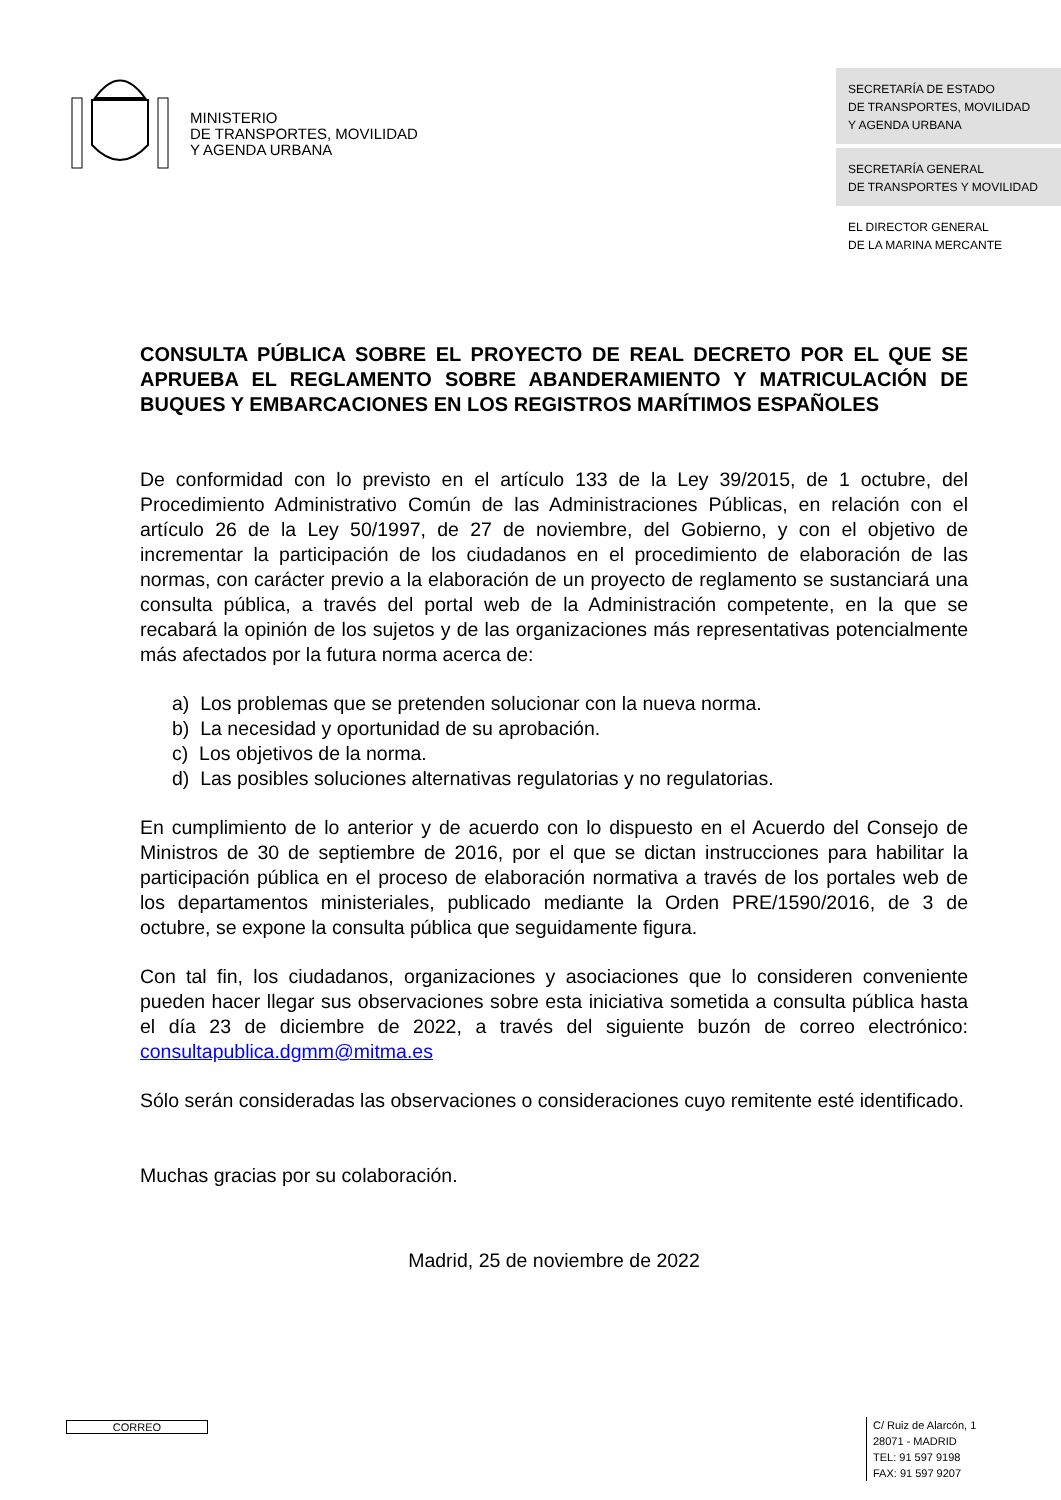MINISTERIO
DE TRANSPORTES, MOVILIDAD
Y AGENDA URBANA
SECRETARÍA DE ESTADO
DE TRANSPORTES, MOVILIDAD
Y AGENDA URBANA
SECRETARÍA GENERAL
DE TRANSPORTES Y MOVILIDAD
EL DIRECTOR GENERAL
DE LA MARINA MERCANTE
CONSULTA PÚBLICA SOBRE EL PROYECTO DE REAL DECRETO POR EL QUE SE APRUEBA EL REGLAMENTO SOBRE ABANDERAMIENTO Y MATRICULACIÓN DE BUQUES Y EMBARCACIONES EN LOS REGISTROS MARÍTIMOS ESPAÑOLES
De conformidad con lo previsto en el artículo 133 de la Ley 39/2015, de 1 octubre, del Procedimiento Administrativo Común de las Administraciones Públicas, en relación con el artículo 26 de la Ley 50/1997, de 27 de noviembre, del Gobierno, y con el objetivo de incrementar la participación de los ciudadanos en el procedimiento de elaboración de las normas, con carácter previo a la elaboración de un proyecto de reglamento se sustanciará una consulta pública, a través del portal web de la Administración competente, en la que se recabará la opinión de los sujetos y de las organizaciones más representativas potencialmente más afectados por la futura norma acerca de:
a) Los problemas que se pretenden solucionar con la nueva norma.
b) La necesidad y oportunidad de su aprobación.
c) Los objetivos de la norma.
d) Las posibles soluciones alternativas regulatorias y no regulatorias.
En cumplimiento de lo anterior y de acuerdo con lo dispuesto en el Acuerdo del Consejo de Ministros de 30 de septiembre de 2016, por el que se dictan instrucciones para habilitar la participación pública en el proceso de elaboración normativa a través de los portales web de los departamentos ministeriales, publicado mediante la Orden PRE/1590/2016, de 3 de octubre, se expone la consulta pública que seguidamente figura.
Con tal fin, los ciudadanos, organizaciones y asociaciones que lo consideren conveniente pueden hacer llegar sus observaciones sobre esta iniciativa sometida a consulta pública hasta el día 23 de diciembre de 2022, a través del siguiente buzón de correo electrónico: consultapublica.dgmm@mitma.es
Sólo serán consideradas las observaciones o consideraciones cuyo remitente esté identificado.
Muchas gracias por su colaboración.
Madrid, 25 de noviembre de 2022
CORREO
C/ Ruiz de Alarcón, 1
28071 - MADRID
TEL: 91 597 9198
FAX: 91 597 9207